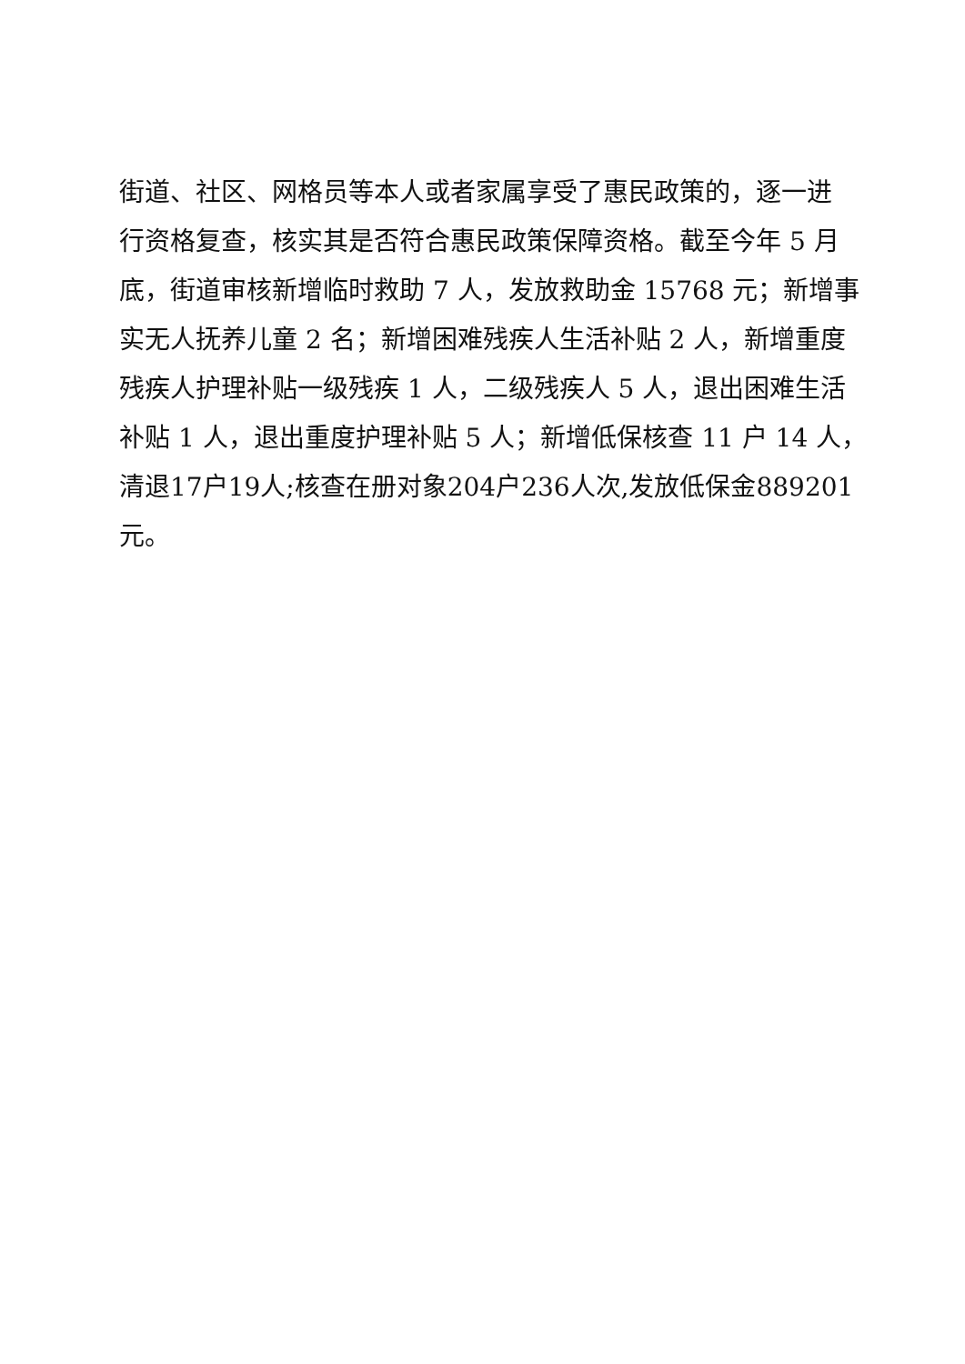街道、社区、网格员等本人或者家属享受了惠民政策的，逐一进
行资格复查，核实其是否符合惠民政策保障资格。截至今年 5 月
底，街道审核新增临时救助 7 人，发放救助金 15768 元；新增事
实无人抚养儿童 2 名；新增困难残疾人生活补贴 2 人，新增重度
残疾人护理补贴一级残疾 1 人，二级残疾人 5 人，退出困难生活
补贴 1 人，退出重度护理补贴 5 人；新增低保核查 11 户 14 人，
清退17户19人;核查在册对象204户236人次,发放低保金889201
元。